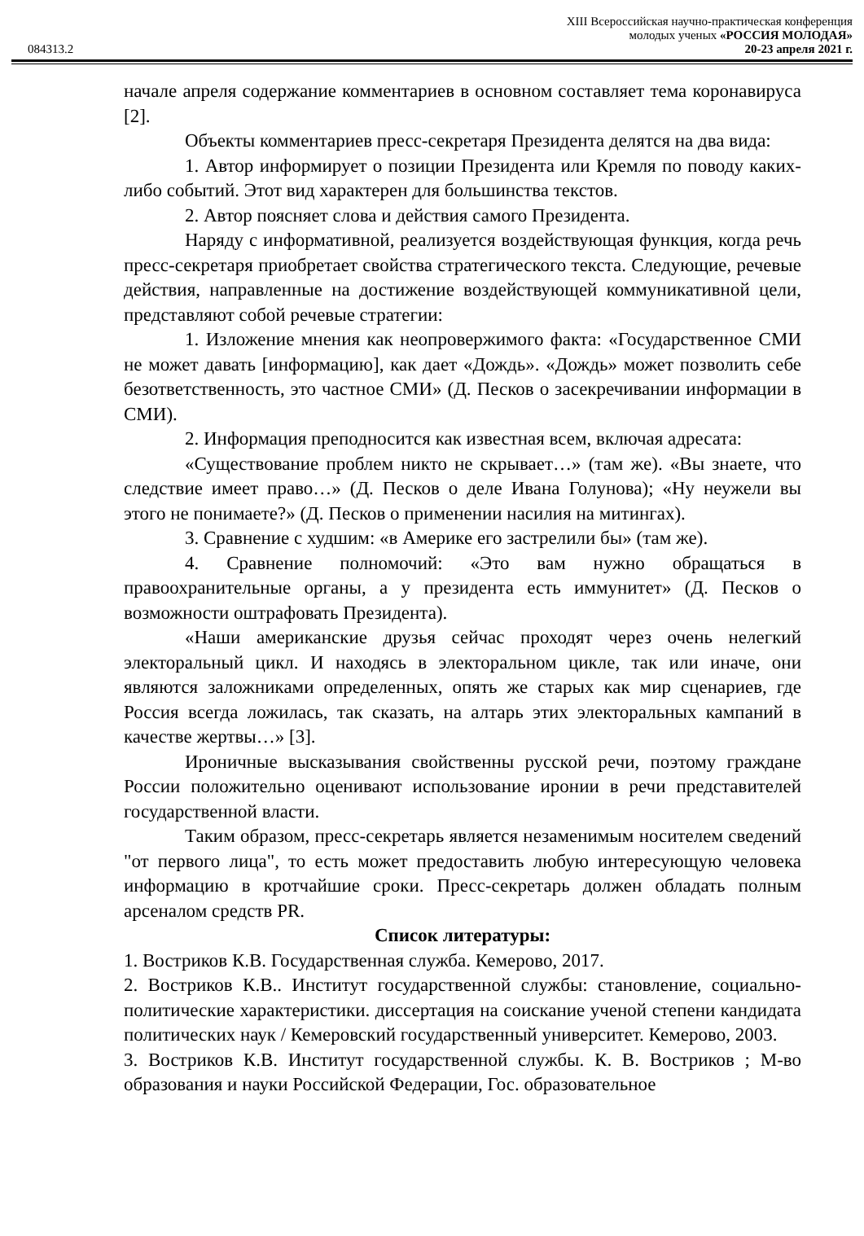XIII Всероссийская научно-практическая конференция
молодых ученых «РОССИЯ МОЛОДАЯ»
084313.2 20-23 апреля 2021 г.
начале апреля содержание комментариев в основном составляет тема коронавируса [2].
Объекты комментариев пресс-секретаря Президента делятся на два вида:
1. Автор информирует о позиции Президента или Кремля по поводу каких-либо событий. Этот вид характерен для большинства текстов.
2. Автор поясняет слова и действия самого Президента.
Наряду с информативной, реализуется воздействующая функция, когда речь пресс-секретаря приобретает свойства стратегического текста. Следующие, речевые действия, направленные на достижение воздействующей коммуникативной цели, представляют собой речевые стратегии:
1. Изложение мнения как неопровержимого факта: «Государственное СМИ не может давать [информацию], как дает «Дождь». «Дождь» может позволить себе безответственность, это частное СМИ» (Д. Песков о засекречивании информации в СМИ).
2. Информация преподносится как известная всем, включая адресата:
«Существование проблем никто не скрывает…» (там же). «Вы знаете, что следствие имеет право…» (Д. Песков о деле Ивана Голунова); «Ну неужели вы этого не понимаете?» (Д. Песков о применении насилия на митингах).
3. Сравнение с худшим: «в Америке его застрелили бы» (там же).
4. Сравнение полномочий: «Это вам нужно обращаться в правоохранительные органы, а у президента есть иммунитет» (Д. Песков о возможности оштрафовать Президента).
«Наши американские друзья сейчас проходят через очень нелегкий электоральный цикл. И находясь в электоральном цикле, так или иначе, они являются заложниками определенных, опять же старых как мир сценариев, где Россия всегда ложилась, так сказать, на алтарь этих электоральных кампаний в качестве жертвы…» [3].
Ироничные высказывания свойственны русской речи, поэтому граждане России положительно оценивают использование иронии в речи представителей государственной власти.
Таким образом, пресс-секретарь является незаменимым носителем сведений "от первого лица", то есть может предоставить любую интересующую человека информацию в кротчайшие сроки. Пресс-секретарь должен обладать полным арсеналом средств PR.
Список литературы:
1. Востриков К.В. Государственная служба. Кемерово, 2017.
2. Востриков К.В.. Институт государственной службы: становление, социально-политические характеристики. диссертация на соискание ученой степени кандидата политических наук / Кемеровский государственный университет. Кемерово, 2003.
3. Востриков К.В. Институт государственной службы. К. В. Востриков ; М-во образования и науки Российской Федерации, Гос. образовательное